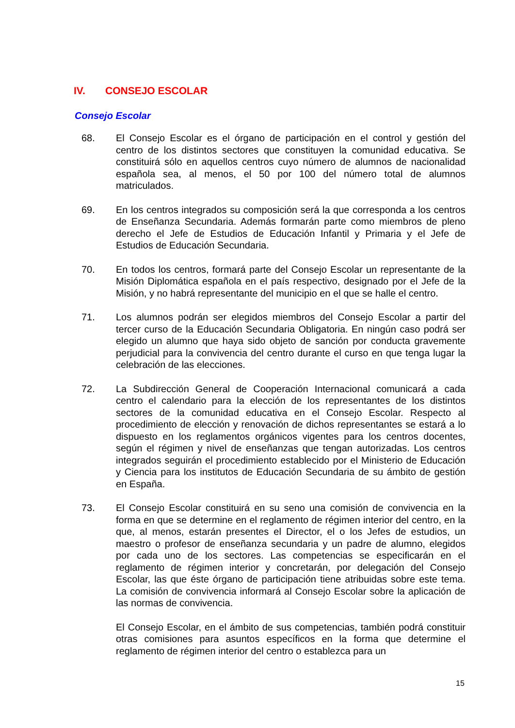IV. CONSEJO ESCOLAR
Consejo Escolar
68. El Consejo Escolar es el órgano de participación en el control y gestión del centro de los distintos sectores que constituyen la comunidad educativa. Se constituirá sólo en aquellos centros cuyo número de alumnos de nacionalidad española sea, al menos, el 50 por 100 del número total de alumnos matriculados.
69. En los centros integrados su composición será la que corresponda a los centros de Enseñanza Secundaria. Además formarán parte como miembros de pleno derecho el Jefe de Estudios de Educación Infantil y Primaria y el Jefe de Estudios de Educación Secundaria.
70. En todos los centros, formará parte del Consejo Escolar un representante de la Misión Diplomática española en el país respectivo, designado por el Jefe de la Misión, y no habrá representante del municipio en el que se halle el centro.
71. Los alumnos podrán ser elegidos miembros del Consejo Escolar a partir del tercer curso de la Educación Secundaria Obligatoria. En ningún caso podrá ser elegido un alumno que haya sido objeto de sanción por conducta gravemente perjudicial para la convivencia del centro durante el curso en que tenga lugar la celebración de las elecciones.
72. La Subdirección General de Cooperación Internacional comunicará a cada centro el calendario para la elección de los representantes de los distintos sectores de la comunidad educativa en el Consejo Escolar. Respecto al procedimiento de elección y renovación de dichos representantes se estará a lo dispuesto en los reglamentos orgánicos vigentes para los centros docentes, según el régimen y nivel de enseñanzas que tengan autorizadas. Los centros integrados seguirán el procedimiento establecido por el Ministerio de Educación y Ciencia para los institutos de Educación Secundaria de su ámbito de gestión en España.
73. El Consejo Escolar constituirá en su seno una comisión de convivencia en la forma en que se determine en el reglamento de régimen interior del centro, en la que, al menos, estarán presentes el Director, el o los Jefes de estudios, un maestro o profesor de enseñanza secundaria y un padre de alumno, elegidos por cada uno de los sectores. Las competencias se especificarán en el reglamento de régimen interior y concretarán, por delegación del Consejo Escolar, las que éste órgano de participación tiene atribuidas sobre este tema. La comisión de convivencia informará al Consejo Escolar sobre la aplicación de las normas de convivencia.
El Consejo Escolar, en el ámbito de sus competencias, también podrá constituir otras comisiones para asuntos específicos en la forma que determine el reglamento de régimen interior del centro o establezca para un
15